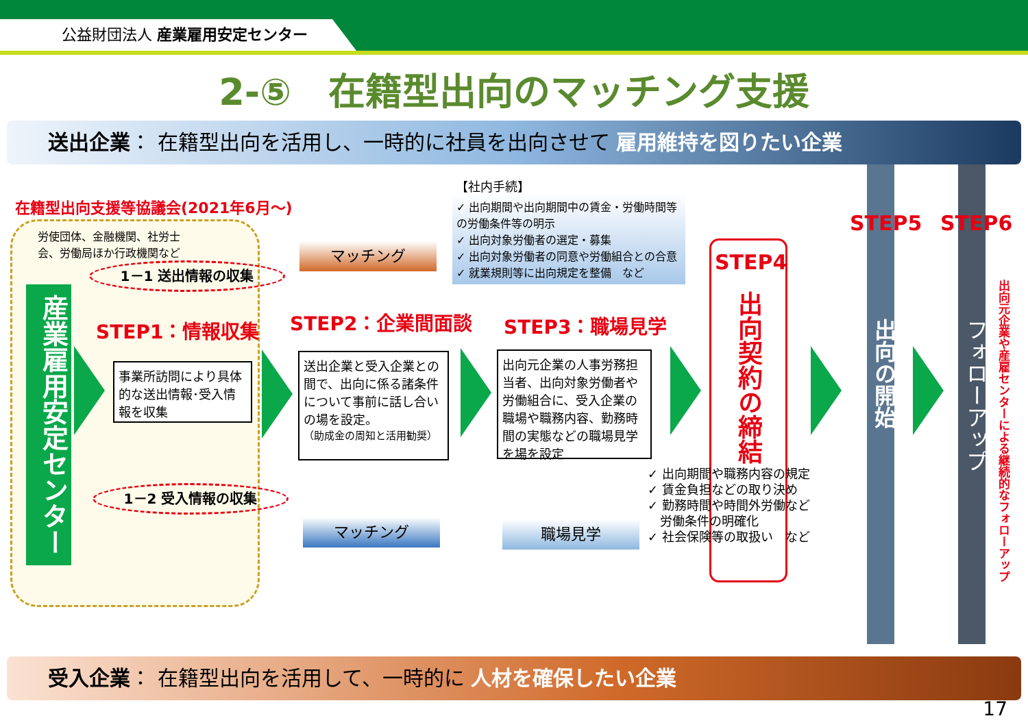公益財団法人 産業雇用安定センター
2-⑤　在籍型出向のマッチング支援
送出企業： 在籍型出向を活用し、一時的に社員を出向させて 雇用維持を図りたい企業
在籍型出向支援等協議会(2021年6月～)
労使団体、金融機関、社労士会、労働局ほか行政機関など
1－1 送出情報の収集
産業雇用安定センター
STEP1：情報収集
事業所訪問により具体的な送出情報･受入情報を収集
1－2 受入情報の収集
マッチング
STEP2：企業間面談
送出企業と受入企業との間で、出向に係る諸条件について事前に話し合いの場を設定。
（助成金の周知と活用勧奨）
マッチング
【社内手続】
✓ 出向期間や出向期間中の賃金・労働時間等の労働条件等の明示
✓ 出向対象労働者の選定・募集
✓ 出向対象労働者の同意や労働組合との合意
✓ 就業規則等に出向規定を整備　など
STEP3：職場見学
出向元企業の人事労務担当者、出向対象労働者や労働組合に、受入企業の職場や職務内容、勤務時間の実態などの職場見学を場を設定
職場見学
STEP4
出向契約の締結
✓ 出向期間や職務内容の規定
✓ 賃金負担などの取り決め
✓ 勤務時間や時間外労働など
　労働条件の明確化
✓ 社会保険等の取扱い　など
STEP5
出向の開始
STEP6
フォローアップ
出向元企業や産雇センターによる継続的なフォローアップ
受入企業： 在籍型出向を活用して、一時的に 人材を確保したい企業
17